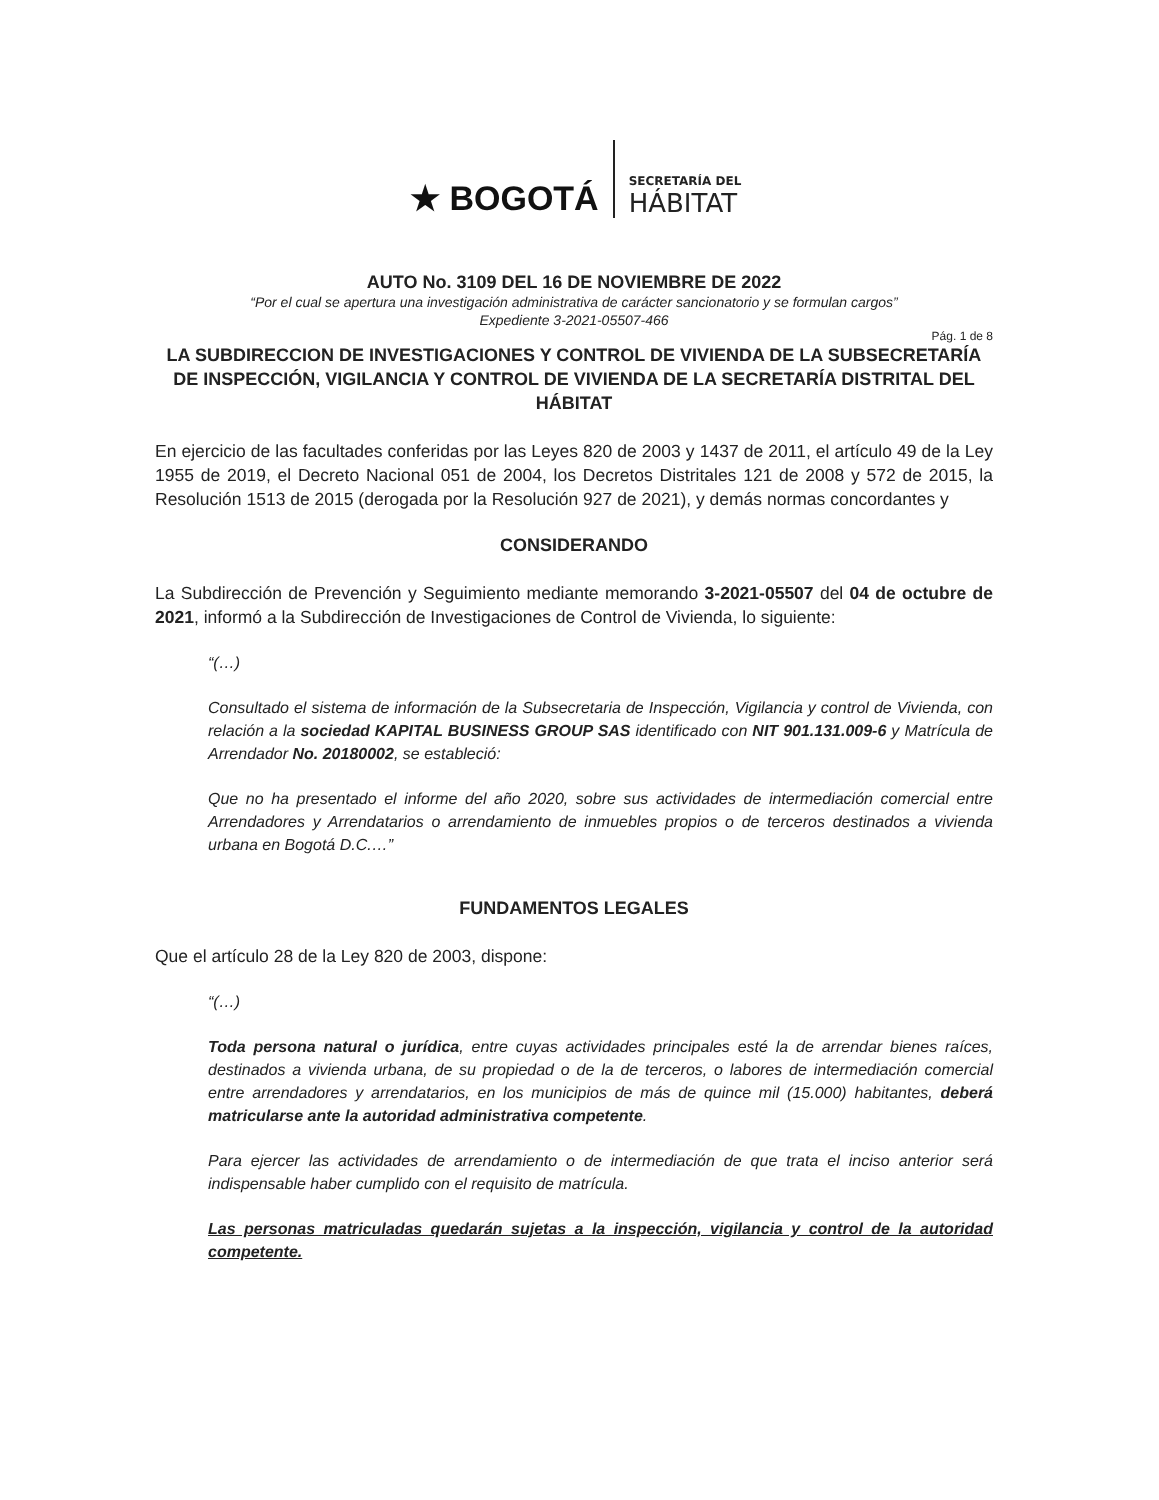★ BOGOTÁ
SECRETARÍA DEL
HÁBITAT
AUTO No. 3109 DEL 16 DE NOVIEMBRE DE 2022
“Por el cual se apertura una investigación administrativa de carácter sancionatorio y se formulan cargos”
Expediente 3-2021-05507-466
Pág. 1 de 8
LA SUBDIRECCION DE INVESTIGACIONES Y CONTROL DE VIVIENDA DE LA SUBSECRETARÍA DE INSPECCIÓN, VIGILANCIA Y CONTROL DE VIVIENDA DE LA SECRETARÍA DISTRITAL DEL HÁBITAT
En ejercicio de las facultades conferidas por las Leyes 820 de 2003 y 1437 de 2011, el artículo 49 de la Ley 1955 de 2019, el Decreto Nacional 051 de 2004, los Decretos Distritales 121 de 2008 y 572 de 2015, la Resolución 1513 de 2015 (derogada por la Resolución 927 de 2021), y demás normas concordantes y
CONSIDERANDO
La Subdirección de Prevención y Seguimiento mediante memorando 3-2021-05507 del 04 de octubre de 2021, informó a la Subdirección de Investigaciones de Control de Vivienda, lo siguiente:
“(…)
Consultado el sistema de información de la Subsecretaria de Inspección, Vigilancia y control de Vivienda, con relación a la sociedad KAPITAL BUSINESS GROUP SAS identificado con NIT 901.131.009-6 y Matrícula de Arrendador No. 20180002, se estableció:
Que no ha presentado el informe del año 2020, sobre sus actividades de intermediación comercial entre Arrendadores y Arrendatarios o arrendamiento de inmuebles propios o de terceros destinados a vivienda urbana en Bogotá D.C.…”
FUNDAMENTOS LEGALES
Que el artículo 28 de la Ley 820 de 2003, dispone:
“(…)
Toda persona natural o jurídica, entre cuyas actividades principales esté la de arrendar bienes raíces, destinados a vivienda urbana, de su propiedad o de la de terceros, o labores de intermediación comercial entre arrendadores y arrendatarios, en los municipios de más de quince mil (15.000) habitantes, deberá matricularse ante la autoridad administrativa competente.
Para ejercer las actividades de arrendamiento o de intermediación de que trata el inciso anterior será indispensable haber cumplido con el requisito de matrícula.
Las personas matriculadas quedarán sujetas a la inspección, vigilancia y control de la autoridad competente.